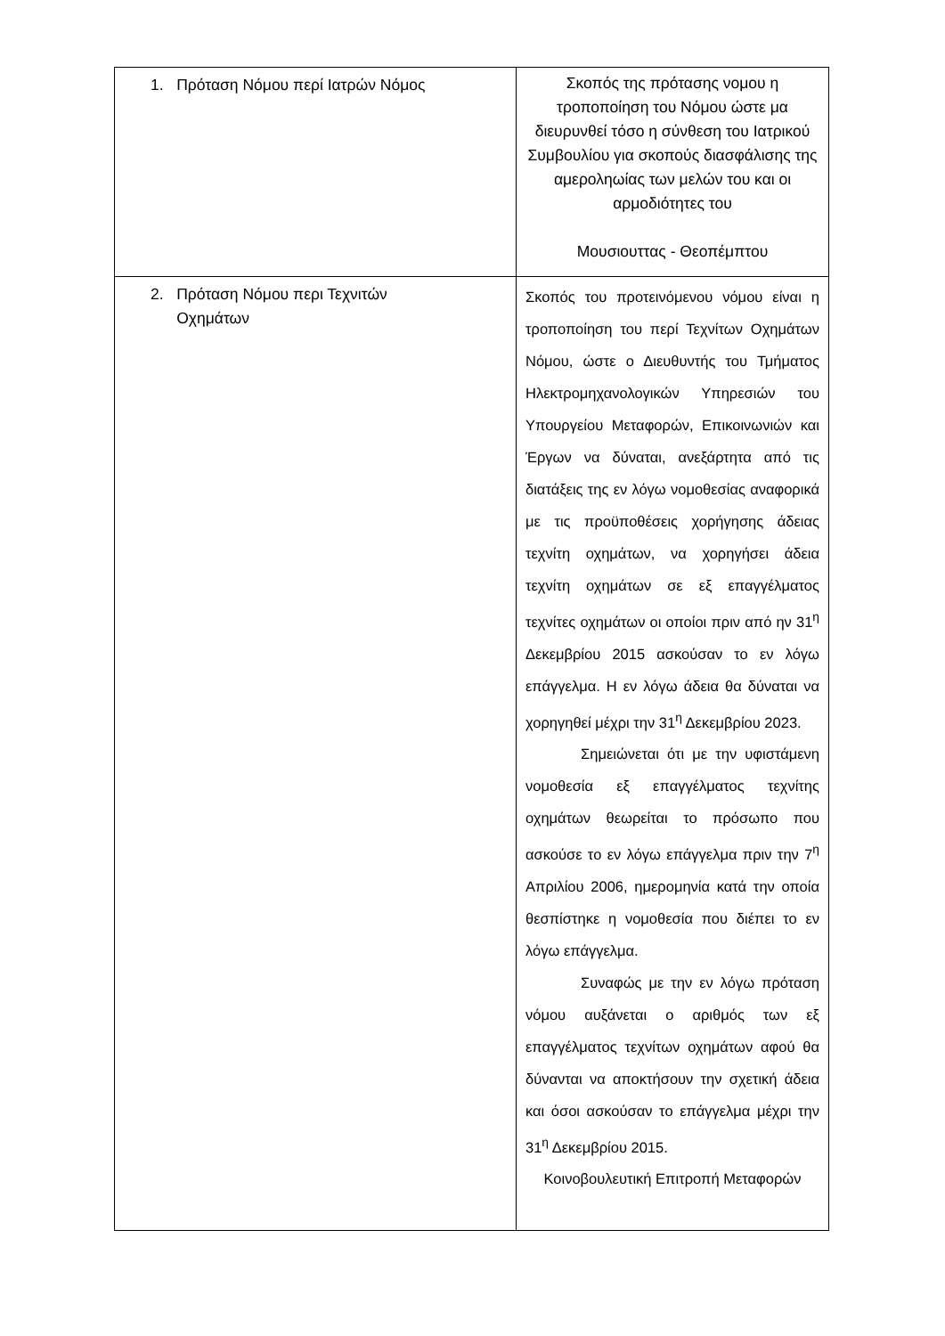| 1. Πρόταση Νόμου περί Ιατρών Νόμος | Σκοπός της πρότασης νομου η τροποποίηση του Νόμου ώστε μα διευρυνθεί τόσο η σύνθεση του Ιατρικού Συμβουλίου για σκοπούς διασφάλισης της αμερολη­ωίας των μελών του και οι αρμοδιότητες του Μουσιουττας - Θεοπέμπτου |
| 2. Πρόταση Νόμου περι Τεχνιτών Οχημάτων | Σκοπός του προτεινόμενου νόμου είναι η τροποποίηση του περί Τεχνίτων Οχημάτων Νόμου, ώστε ο Διευθυντής του Τμήματος Ηλεκτρομηχανολογικών Υπηρεσιών του Υπουργείου Μεταφορών, Επικοινωνιών και Έργων να δύναται, ανεξάρτητα από τις διατάξεις της εν λόγω νομοθεσίας αναφορικά με τις προϋποθέσεις χορήγησης άδειας τεχνίτη οχημάτων, να χορηγήσει άδεια τεχνίτη οχημάτων σε εξ επαγγέλματος τεχνίτες οχημάτων οι οποίοι πριν από ην 31<sup>η</sup> Δεκεμβρίου 2015 ασκούσαν το εν λόγω επάγγελμα. Η εν λόγω άδεια θα δύναται να χορηγηθεί μέχρι την 31<sup>η</sup> Δεκεμβρίου 2023. Σημειώνεται ότι με την υφιστάμενη νομοθεσία εξ επαγγέλματος τεχνίτης οχημάτων θεωρείται το πρόσωπο που ασκούσε το εν λόγω επάγγελμα πριν την 7<sup>η</sup> Απριλίου 2006, ημερομηνία κατά την οποία θεσπίστηκε η νομοθεσία που διέπει το εν λόγω επάγγελμα. Συναφώς με την εν λόγω πρόταση νόμου αυξάνεται ο αριθμός των εξ επαγγέλματος τεχνίτων οχημάτων αφού θα δύνανται να αποκτήσουν την σχετική άδεια και όσοι ασκούσαν το επάγγελμα μέχρι την 31<sup>η</sup> Δεκεμβρίου 2015. Κοινοβουλευτική Επιτροπή Μεταφορών |